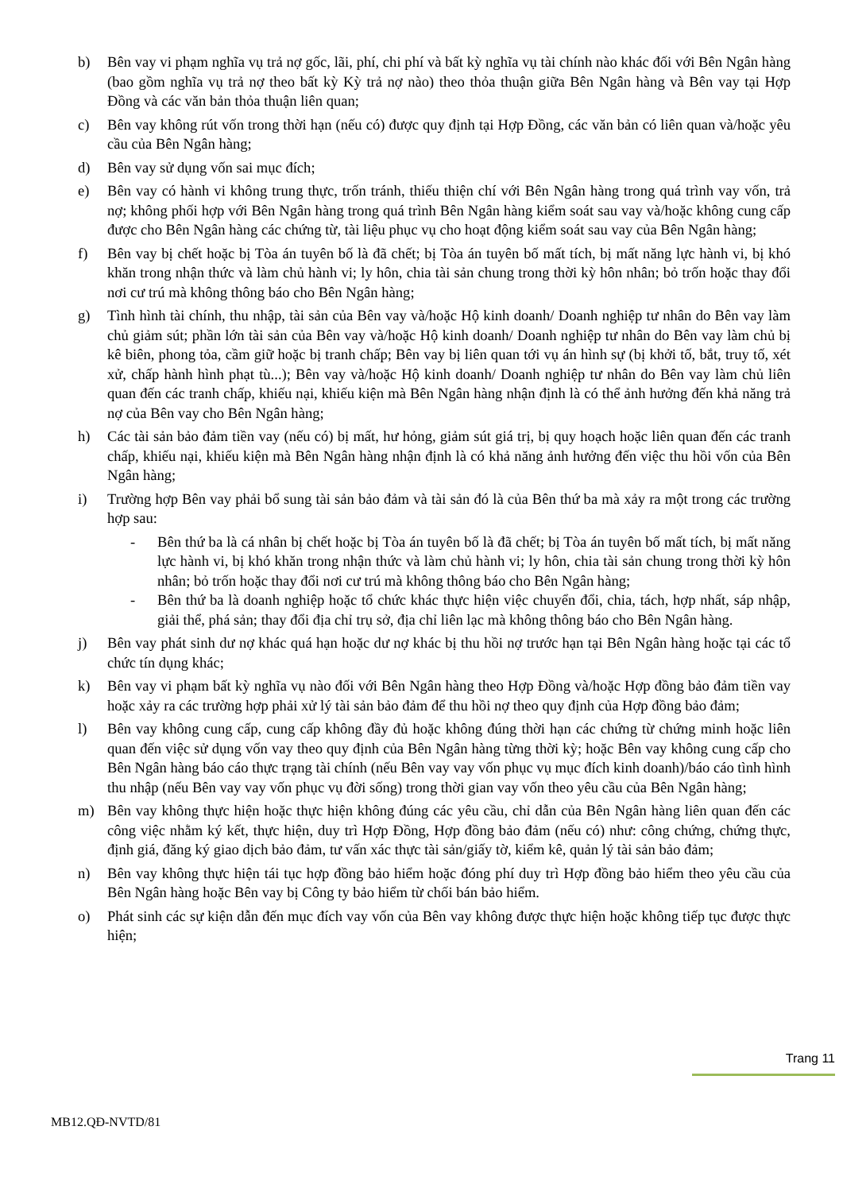b) Bên vay vi phạm nghĩa vụ trả nợ gốc, lãi, phí, chi phí và bất kỳ nghĩa vụ tài chính nào khác đối với Bên Ngân hàng (bao gồm nghĩa vụ trả nợ theo bất kỳ Kỳ trả nợ nào) theo thỏa thuận giữa Bên Ngân hàng và Bên vay tại Hợp Đồng và các văn bản thỏa thuận liên quan;
c) Bên vay không rút vốn trong thời hạn (nếu có) được quy định tại Hợp Đồng, các văn bản có liên quan và/hoặc yêu cầu của Bên Ngân hàng;
d) Bên vay sử dụng vốn sai mục đích;
e) Bên vay có hành vi không trung thực, trốn tránh, thiếu thiện chí với Bên Ngân hàng trong quá trình vay vốn, trả nợ; không phối hợp với Bên Ngân hàng trong quá trình Bên Ngân hàng kiểm soát sau vay và/hoặc không cung cấp được cho Bên Ngân hàng các chứng từ, tài liệu phục vụ cho hoạt động kiểm soát sau vay của Bên Ngân hàng;
f) Bên vay bị chết hoặc bị Tòa án tuyên bố là đã chết; bị Tòa án tuyên bố mất tích, bị mất năng lực hành vi, bị khó khăn trong nhận thức và làm chủ hành vi; ly hôn, chia tài sản chung trong thời kỳ hôn nhân; bỏ trốn hoặc thay đổi nơi cư trú mà không thông báo cho Bên Ngân hàng;
g) Tình hình tài chính, thu nhập, tài sản của Bên vay và/hoặc Hộ kinh doanh/ Doanh nghiệp tư nhân do Bên vay làm chủ giảm sút; phần lớn tài sản của Bên vay và/hoặc Hộ kinh doanh/ Doanh nghiệp tư nhân do Bên vay làm chủ bị kê biên, phong tỏa, cầm giữ hoặc bị tranh chấp; Bên vay bị liên quan tới vụ án hình sự (bị khởi tố, bắt, truy tố, xét xử, chấp hành hình phạt tù...); Bên vay và/hoặc Hộ kinh doanh/ Doanh nghiệp tư nhân do Bên vay làm chủ liên quan đến các tranh chấp, khiếu nại, khiếu kiện mà Bên Ngân hàng nhận định là có thể ảnh hưởng đến khả năng trả nợ của Bên vay cho Bên Ngân hàng;
h) Các tài sản bảo đảm tiền vay (nếu có) bị mất, hư hỏng, giảm sút giá trị, bị quy hoạch hoặc liên quan đến các tranh chấp, khiếu nại, khiếu kiện mà Bên Ngân hàng nhận định là có khả năng ảnh hưởng đến việc thu hồi vốn của Bên Ngân hàng;
i) Trường hợp Bên vay phải bổ sung tài sản bảo đảm và tài sản đó là của Bên thứ ba mà xảy ra một trong các trường hợp sau:
- Bên thứ ba là cá nhân bị chết hoặc bị Tòa án tuyên bố là đã chết; bị Tòa án tuyên bố mất tích, bị mất năng lực hành vi, bị khó khăn trong nhận thức và làm chủ hành vi; ly hôn, chia tài sản chung trong thời kỳ hôn nhân; bỏ trốn hoặc thay đổi nơi cư trú mà không thông báo cho Bên Ngân hàng;
- Bên thứ ba là doanh nghiệp hoặc tổ chức khác thực hiện việc chuyển đổi, chia, tách, hợp nhất, sáp nhập, giải thể, phá sản; thay đổi địa chỉ trụ sở, địa chỉ liên lạc mà không thông báo cho Bên Ngân hàng.
j) Bên vay phát sinh dư nợ khác quá hạn hoặc dư nợ khác bị thu hồi nợ trước hạn tại Bên Ngân hàng hoặc tại các tổ chức tín dụng khác;
k) Bên vay vi phạm bất kỳ nghĩa vụ nào đối với Bên Ngân hàng theo Hợp Đồng và/hoặc Hợp đồng bảo đảm tiền vay hoặc xảy ra các trường hợp phải xử lý tài sản bảo đảm để thu hồi nợ theo quy định của Hợp đồng bảo đảm;
l) Bên vay không cung cấp, cung cấp không đầy đủ hoặc không đúng thời hạn các chứng từ chứng minh hoặc liên quan đến việc sử dụng vốn vay theo quy định của Bên Ngân hàng từng thời kỳ; hoặc Bên vay không cung cấp cho Bên Ngân hàng báo cáo thực trạng tài chính (nếu Bên vay vay vốn phục vụ mục đích kinh doanh)/báo cáo tình hình thu nhập (nếu Bên vay vay vốn phục vụ đời sống) trong thời gian vay vốn theo yêu cầu của Bên Ngân hàng;
m) Bên vay không thực hiện hoặc thực hiện không đúng các yêu cầu, chỉ dẫn của Bên Ngân hàng liên quan đến các công việc nhằm ký kết, thực hiện, duy trì Hợp Đồng, Hợp đồng bảo đảm (nếu có) như: công chứng, chứng thực, định giá, đăng ký giao dịch bảo đảm, tư vấn xác thực tài sản/giấy tờ, kiểm kê, quản lý tài sản bảo đảm;
n) Bên vay không thực hiện tái tục hợp đồng bảo hiểm hoặc đóng phí duy trì Hợp đồng bảo hiểm theo yêu cầu của Bên Ngân hàng hoặc Bên vay bị Công ty bảo hiểm từ chối bán bảo hiểm.
o) Phát sinh các sự kiện dẫn đến mục đích vay vốn của Bên vay không được thực hiện hoặc không tiếp tục được thực hiện;
Trang 11
MB12.QĐ-NVTD/81